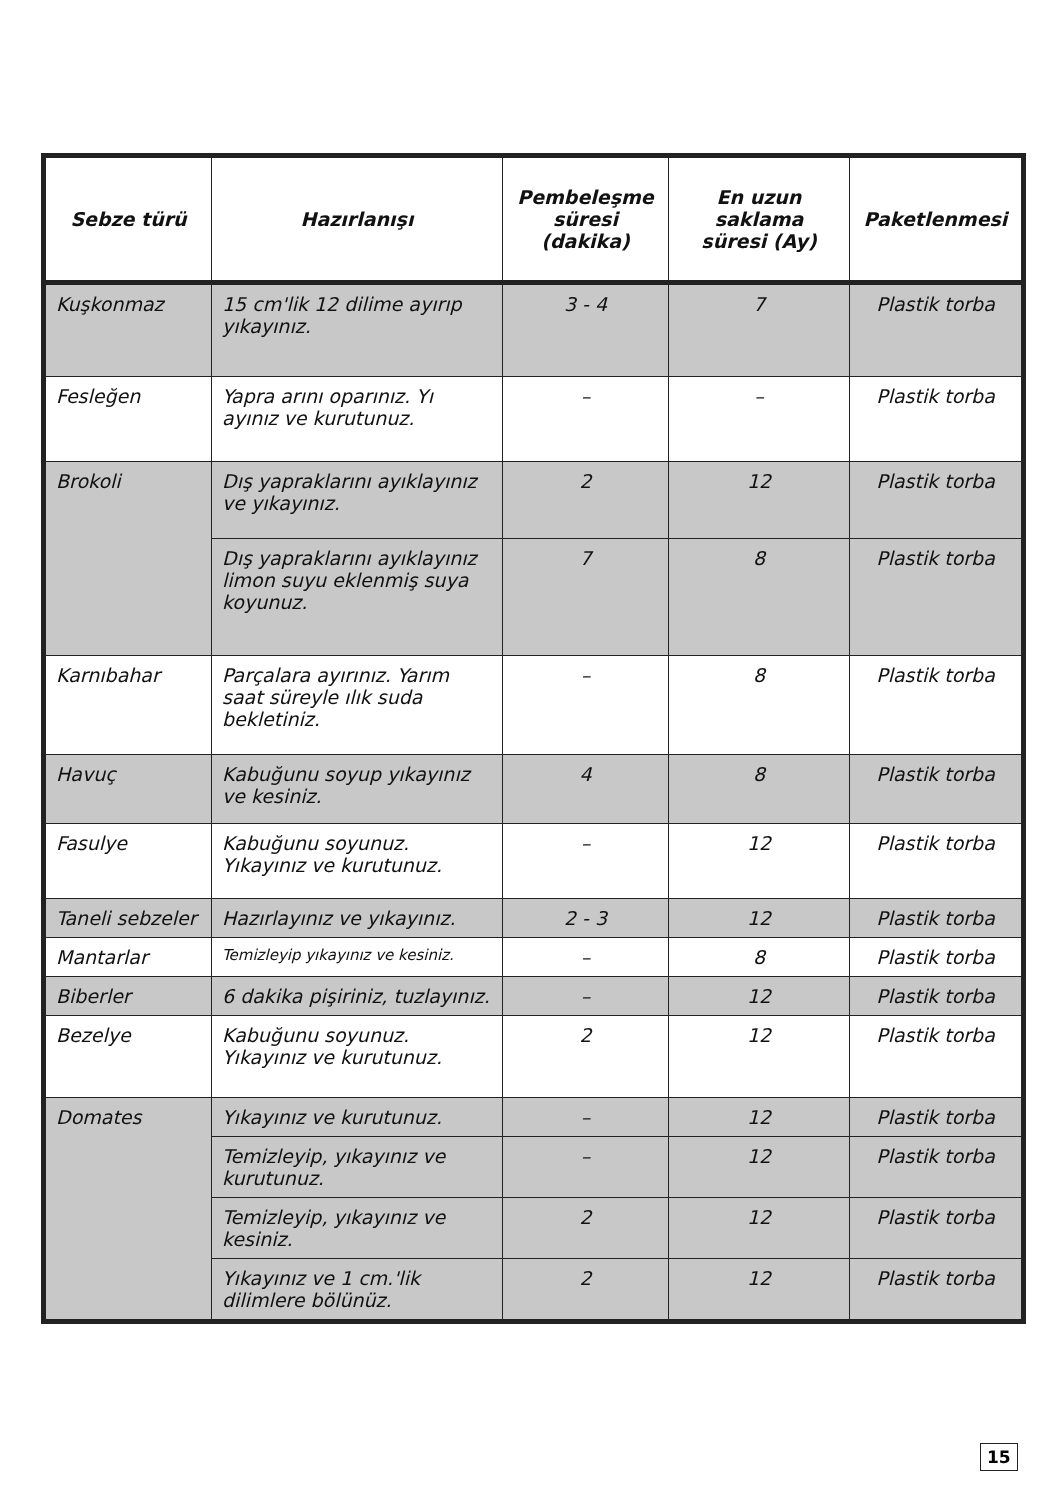| Sebze türü | Hazırlanışı | Pembeleşme süresi (dakika) | En uzun saklama süresi (Ay) | Paketlenmesi |
| --- | --- | --- | --- | --- |
| Kuşkonmaz | 15 cm'lik 12 dilime ayırıp yıkayınız. | 3 - 4 | 7 | Plastik torba |
| Fesleğen | Yapra arını oparınız. Yı ayınız ve kurutunuz. | – | – | Plastik torba |
| Brokoli | Dış yapraklarını ayıklayınız ve yıkayınız. | 2 | 12 | Plastik torba |
| | Dış yapraklarını ayıklayınız limon suyu eklenmiş suya koyunuz. | 7 | 8 | Plastik torba |
| Karnıbahar | Parçalara ayırınız. Yarım saat süreyle ılık suda bekletiniz. | – | 8 | Plastik torba |
| Havuç | Kabuğunu soyup yıkayınız ve kesiniz. | 4 | 8 | Plastik torba |
| Fasulye | Kabuğunu soyunuz. Yıkayınız ve kurutunuz. | – | 12 | Plastik torba |
| Taneli sebzeler | Hazırlayınız ve yıkayınız. | 2 - 3 | 12 | Plastik torba |
| Mantarlar | Temizleyip yıkayınız ve kesiniz. | – | 8 | Plastik torba |
| Biberler | 6 dakika pişiriniz, tuzlayınız. | – | 12 | Plastik torba |
| Bezelye | Kabuğunu soyunuz. Yıkayınız ve kurutunuz. | 2 | 12 | Plastik torba |
| Domates | Yıkayınız ve kurutunuz. | – | 12 | Plastik torba |
| | Temizleyip, yıkayınız ve kurutunuz. | – | 12 | Plastik torba |
| | Temizleyip, yıkayınız ve kesiniz. | 2 | 12 | Plastik torba |
| | Yıkayınız ve 1 cm.'lik dilimlere bölünüz. | 2 | 12 | Plastik torba |
15